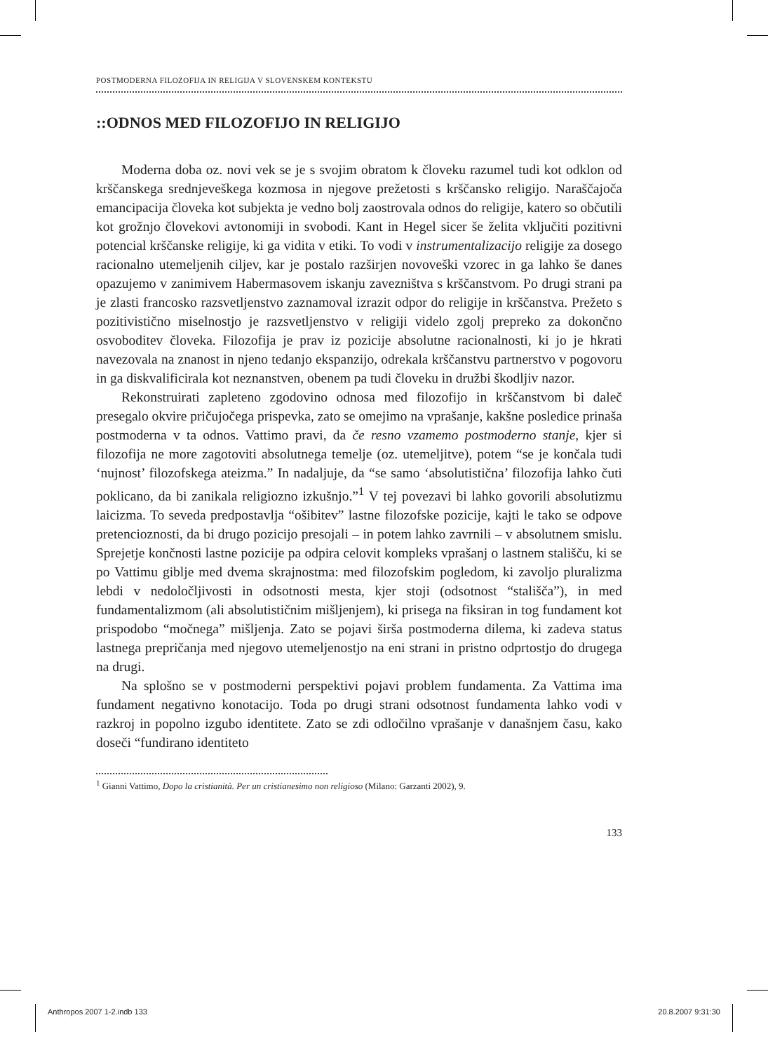POSTMODERNA FILOZOFIJA IN RELIGIJA V SLOVENSKEM KONTEKSTU
::ODNOS MED FILOZOFIJO IN RELIGIJO
Moderna doba oz. novi vek se je s svojim obratom k človeku razumel tudi kot odklon od krščanskega srednjeveškega kozmosa in njegove prežetosti s krščansko religijo. Naraščajoča emancipacija človeka kot subjekta je vedno bolj zaostrovala odnos do religije, katero so občutili kot grožnjo človekovi avtonomiji in svobodi. Kant in Hegel sicer še želita vključiti pozitivni potencial krščanske religije, ki ga vidita v etiki. To vodi v instrumentalizacijo religije za dosego racionalno utemeljenih ciljev, kar je postalo razširjen novoveški vzorec in ga lahko še danes opazujemo v zanimivem Habermasovem iskanju zavezništva s krščanstvom. Po drugi strani pa je zlasti francosko razsvetljenstvo zaznamoval izrazit odpor do religije in krščanstva. Prežeto s pozitivistično miselnostjo je razsvetljenstvo v religiji videlo zgolj prepreko za dokončno osvoboditev človeka. Filozofija je prav iz pozicije absolutne racionalnosti, ki jo je hkrati navezovala na znanost in njeno tedanjo ekspanzijo, odrekala krščanstvu partnerstvo v pogovoru in ga diskvalificirala kot neznanstven, obenem pa tudi človeku in družbi škodljiv nazor.
Rekonstruirati zapleteno zgodovino odnosa med filozofijo in krščanstvom bi daleč presegalo okvire pričujočega prispevka, zato se omejimo na vprašanje, kakšne posledice prinaša postmoderna v ta odnos. Vattimo pravi, da če resno vzamemo postmoderno stanje, kjer si filozofija ne more zagotoviti absolutnega temelje (oz. utemeljitve), potem “se je končala tudi ‘nujnost’ filozofskega ateizma.” In nadaljuje, da “se samo ‘absolutistična’ filozofija lahko čuti poklicano, da bi zanikala religiozno izkušnjo.”<sup>1</sup> V tej povezavi bi lahko govorili absolutizmu laicizma. To seveda predpostavlja “ošibitev” lastne filozofske pozicije, kajti le tako se odpove pretencioznosti, da bi drugo pozicijo presojali – in potem lahko zavrnili – v absolutnem smislu. Sprejetje končnosti lastne pozicije pa odpira celovit kompleks vprašanj o lastnem stališču, ki se po Vattimu giblje med dvema skrajnostma: med filozofskim pogledom, ki zavoljo pluralizma lebdi v nedoločljivosti in odsotnosti mesta, kjer stoji (odsotnost “stališča”), in med fundamentalizmom (ali absolutističnim mišljenjem), ki prisega na fiksiran in tog fundament kot prispodobo “močnega” mišljenja. Zato se pojavi širša postmoderna dilema, ki zadeva status lastnega prepričanja med njegovo utemeljenostjo na eni strani in pristno odprtostjo do drugega na drugi.
Na splošno se v postmoderni perspektivi pojavi problem fundamenta. Za Vattima ima fundament negativno konotacijo. Toda po drugi strani odsotnost fundamenta lahko vodi v razkroj in popolno izgubo identitete. Zato se zdi odločilno vprašanje v današnjem času, kako doseči “fundirano identiteto
<sup>1</sup> Gianni Vattimo, Dopo la cristianità. Per un cristianesimo non religioso (Milano: Garzanti 2002), 9.
133
Anthropos 2007 1-2.indb 133 20.8.2007 9:31:30